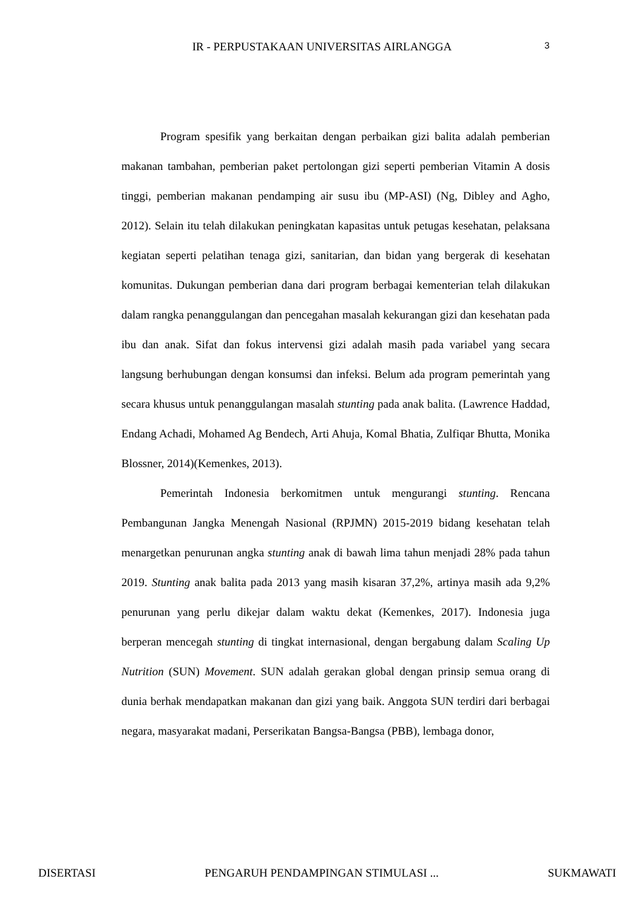IR - PERPUSTAKAAN UNIVERSITAS AIRLANGGA
3
Program spesifik yang berkaitan dengan perbaikan gizi balita adalah pemberian makanan tambahan, pemberian paket pertolongan gizi seperti pemberian Vitamin A dosis tinggi, pemberian makanan pendamping air susu ibu (MP-ASI) (Ng, Dibley and Agho, 2012). Selain itu telah dilakukan peningkatan kapasitas untuk petugas kesehatan, pelaksana kegiatan seperti pelatihan tenaga gizi, sanitarian, dan bidan yang bergerak di kesehatan komunitas. Dukungan pemberian dana dari program berbagai kementerian telah dilakukan dalam rangka penanggulangan dan pencegahan masalah kekurangan gizi dan kesehatan pada ibu dan anak. Sifat dan fokus intervensi gizi adalah masih pada variabel yang secara langsung berhubungan dengan konsumsi dan infeksi. Belum ada program pemerintah yang secara khusus untuk penanggulangan masalah stunting pada anak balita. (Lawrence Haddad, Endang Achadi, Mohamed Ag Bendech, Arti Ahuja, Komal Bhatia, Zulfiqar Bhutta, Monika Blossner, 2014)(Kemenkes, 2013).
Pemerintah Indonesia berkomitmen untuk mengurangi stunting. Rencana Pembangunan Jangka Menengah Nasional (RPJMN) 2015-2019 bidang kesehatan telah menargetkan penurunan angka stunting anak di bawah lima tahun menjadi 28% pada tahun 2019. Stunting anak balita pada 2013 yang masih kisaran 37,2%, artinya masih ada 9,2% penurunan yang perlu dikejar dalam waktu dekat (Kemenkes, 2017). Indonesia juga berperan mencegah stunting di tingkat internasional, dengan bergabung dalam Scaling Up Nutrition (SUN) Movement. SUN adalah gerakan global dengan prinsip semua orang di dunia berhak mendapatkan makanan dan gizi yang baik. Anggota SUN terdiri dari berbagai negara, masyarakat madani, Perserikatan Bangsa-Bangsa (PBB), lembaga donor,
DISERTASI PENGARUH PENDAMPINGAN STIMULASI ... SUKMAWATI